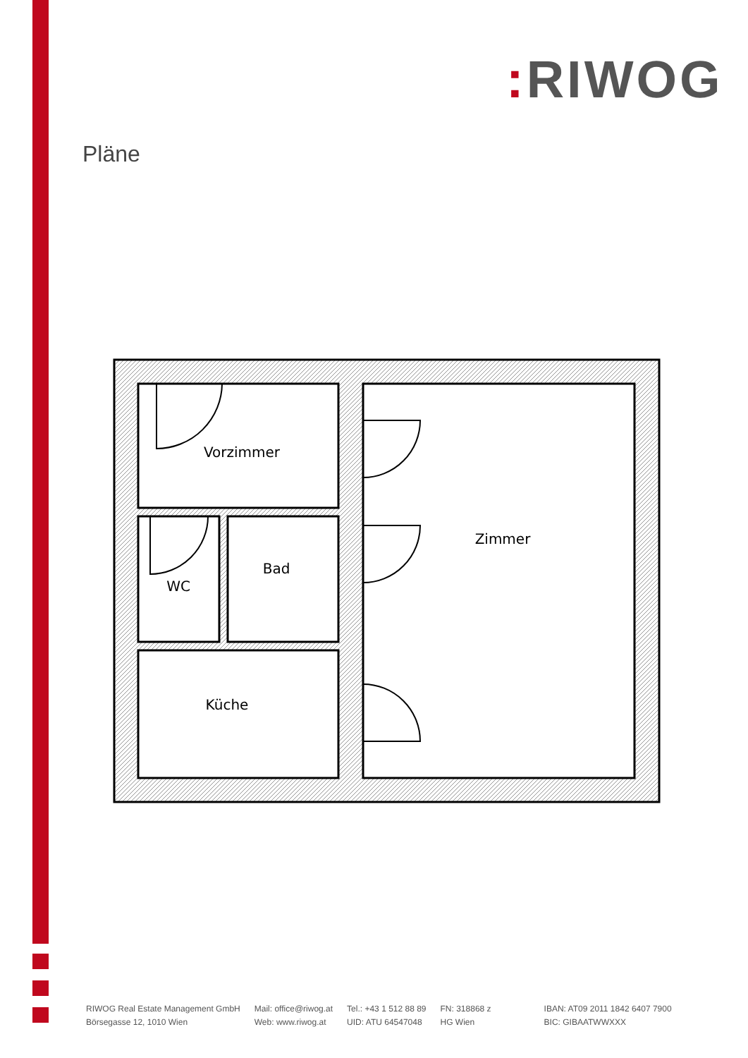: RIWOG
Pläne
Vorzimmer
WC
Bad
Küche
Zimmer
RIWOG Real Estate Management GmbH
Börsegasse 12, 1010 Wien
Mail: office@riwog.at
Web: www.riwog.at
Tel.: +43 1 512 88 89
UID: ATU 64547048
FN: 318868 z
HG Wien
IBAN: AT09 2011 1842 6407 7900
BIC: GIBAATWWXXX